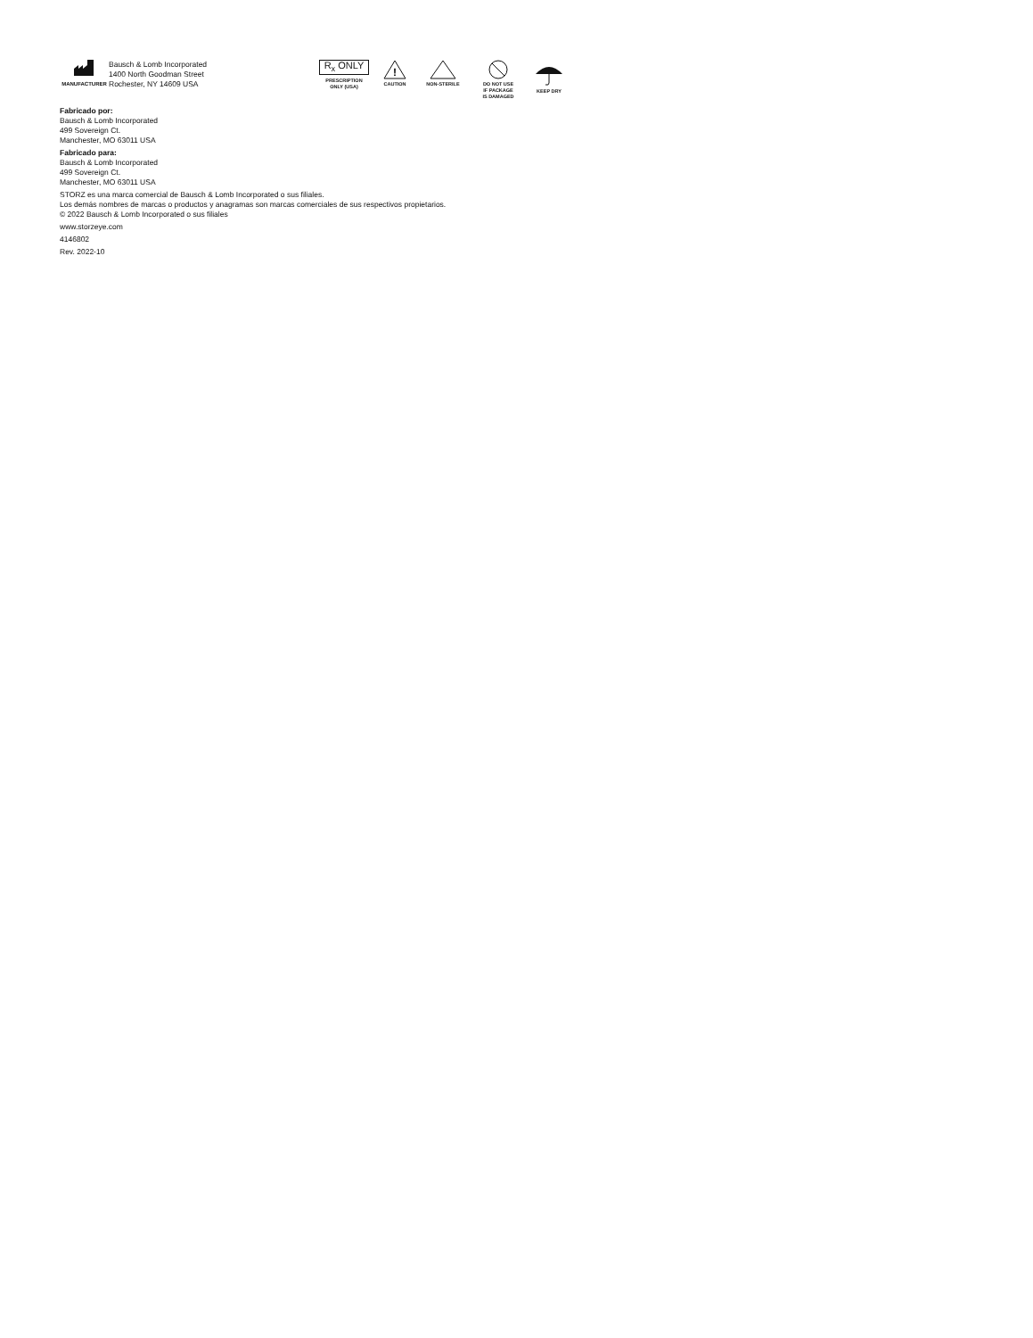MANUFACTURER
Bausch & Lomb Incorporated
1400 North Goodman Street
Rochester, NY 14609 USA
R<sub>x</sub> ONLY
PRESCRIPTION
ONLY (USA)
!
CAUTION
NON-STERILE
DO NOT USE
IF PACKAGE
IS DAMAGED
KEEP DRY
Fabricado por:
Bausch & Lomb Incorporated
499 Sovereign Ct.
Manchester, MO 63011 USA
Fabricado para:
Bausch & Lomb Incorporated
499 Sovereign Ct.
Manchester, MO 63011 USA
STORZ es una marca comercial de Bausch & Lomb Incorporated o sus filiales.
Los demás nombres de marcas o productos y anagramas son marcas comerciales de sus respectivos propietarios.
© 2022 Bausch & Lomb Incorporated o sus filiales
www.storzeye.com
4146802
Rev. 2022-10